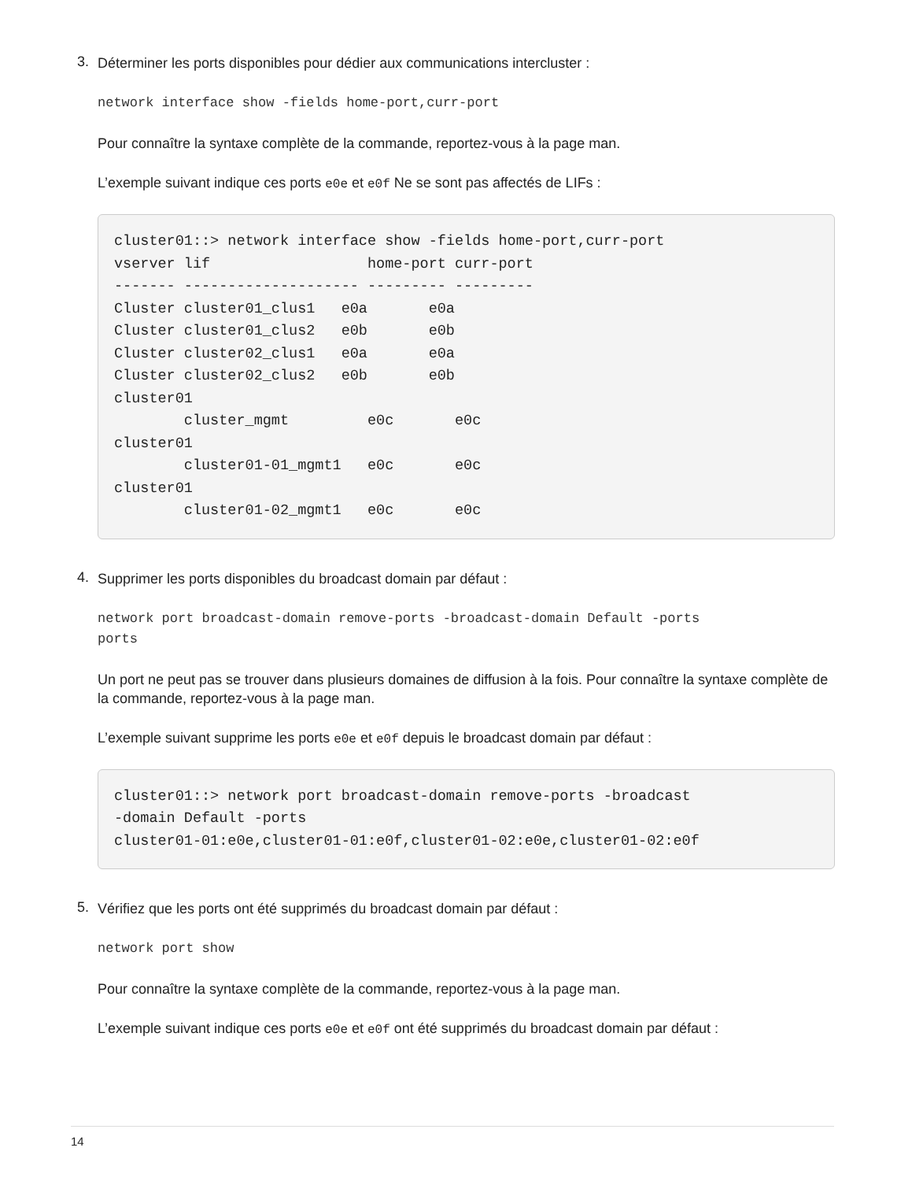3.
Déterminer les ports disponibles pour dédier aux communications intercluster :
network interface show -fields home-port,curr-port
Pour connaître la syntaxe complète de la commande, reportez-vous à la page man.
L’exemple suivant indique ces ports e0e et e0f Ne se sont pas affectés de LIFs :
cluster01::> network interface show -fields home-port,curr-port
vserver lif                  home-port curr-port
------- -------------------- --------- ---------
Cluster cluster01_clus1   e0a       e0a
Cluster cluster01_clus2   e0b       e0b
Cluster cluster02_clus1   e0a       e0a
Cluster cluster02_clus2   e0b       e0b
cluster01
        cluster_mgmt         e0c       e0c
cluster01
        cluster01-01_mgmt1   e0c       e0c
cluster01
        cluster01-02_mgmt1   e0c       e0c
4.
Supprimer les ports disponibles du broadcast domain par défaut :
network port broadcast-domain remove-ports -broadcast-domain Default -ports
ports
Un port ne peut pas se trouver dans plusieurs domaines de diffusion à la fois. Pour connaître la syntaxe complète de la commande, reportez-vous à la page man.
L’exemple suivant supprime les ports e0e et e0f depuis le broadcast domain par défaut :
cluster01::> network port broadcast-domain remove-ports -broadcast
-domain Default -ports
cluster01-01:e0e,cluster01-01:e0f,cluster01-02:e0e,cluster01-02:e0f
5.
Vérifiez que les ports ont été supprimés du broadcast domain par défaut :
network port show
Pour connaître la syntaxe complète de la commande, reportez-vous à la page man.
L’exemple suivant indique ces ports e0e et e0f ont été supprimés du broadcast domain par défaut :
14